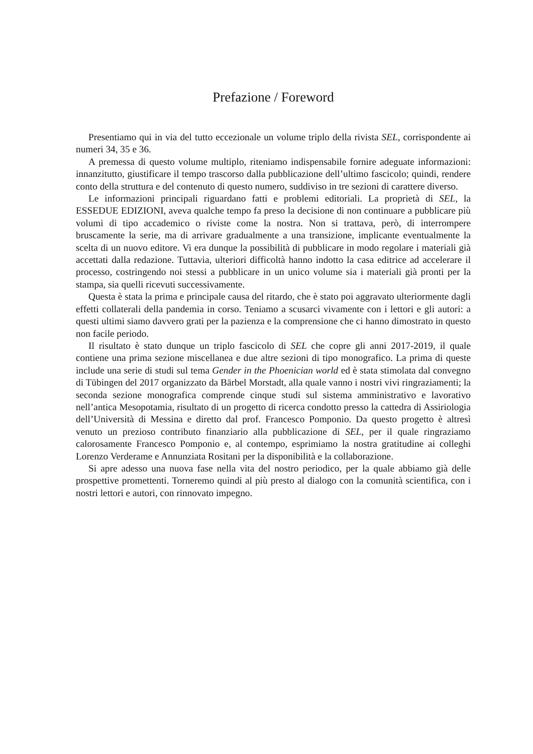Prefazione / Foreword
Presentiamo qui in via del tutto eccezionale un volume triplo della rivista SEL, corrispondente ai numeri 34, 35 e 36.
A premessa di questo volume multiplo, riteniamo indispensabile fornire adeguate informazioni: innanzitutto, giustificare il tempo trascorso dalla pubblicazione dell’ultimo fascicolo; quindi, rendere conto della struttura e del contenuto di questo numero, suddiviso in tre sezioni di carattere diverso.
Le informazioni principali riguardano fatti e problemi editoriali. La proprietà di SEL, la ESSEDUE EDIZIONI, aveva qualche tempo fa preso la decisione di non continuare a pubblicare più volumi di tipo accademico o riviste come la nostra. Non si trattava, però, di interrompere bruscamente la serie, ma di arrivare gradualmente a una transizione, implicante eventualmente la scelta di un nuovo editore. Vi era dunque la possibilità di pubblicare in modo regolare i materiali già accettati dalla redazione. Tuttavia, ulteriori difficoltà hanno indotto la casa editrice ad accelerare il processo, costringendo noi stessi a pubblicare in un unico volume sia i materiali già pronti per la stampa, sia quelli ricevuti successivamente.
Questa è stata la prima e principale causa del ritardo, che è stato poi aggravato ulteriormente dagli effetti collaterali della pandemia in corso. Teniamo a scusarci vivamente con i lettori e gli autori: a questi ultimi siamo davvero grati per la pazienza e la comprensione che ci hanno dimostrato in questo non facile periodo.
Il risultato è stato dunque un triplo fascicolo di SEL che copre gli anni 2017-2019, il quale contiene una prima sezione miscellanea e due altre sezioni di tipo monografico. La prima di queste include una serie di studi sul tema Gender in the Phoenician world ed è stata stimolata dal convegno di Tübingen del 2017 organizzato da Bärbel Morstadt, alla quale vanno i nostri vivi ringraziamenti; la seconda sezione monografica comprende cinque studi sul sistema amministrativo e lavorativo nell’antica Mesopotamia, risultato di un progetto di ricerca condotto presso la cattedra di Assiriologia dell’Università di Messina e diretto dal prof. Francesco Pomponio. Da questo progetto è altresì venuto un prezioso contributo finanziario alla pubblicazione di SEL, per il quale ringraziamo calorosamente Francesco Pomponio e, al contempo, esprimiamo la nostra gratitudine ai colleghi Lorenzo Verderame e Annunziata Rositani per la disponibilità e la collaborazione.
Si apre adesso una nuova fase nella vita del nostro periodico, per la quale abbiamo già delle prospettive promettenti. Torneremo quindi al più presto al dialogo con la comunità scientifica, con i nostri lettori e autori, con rinnovato impegno.